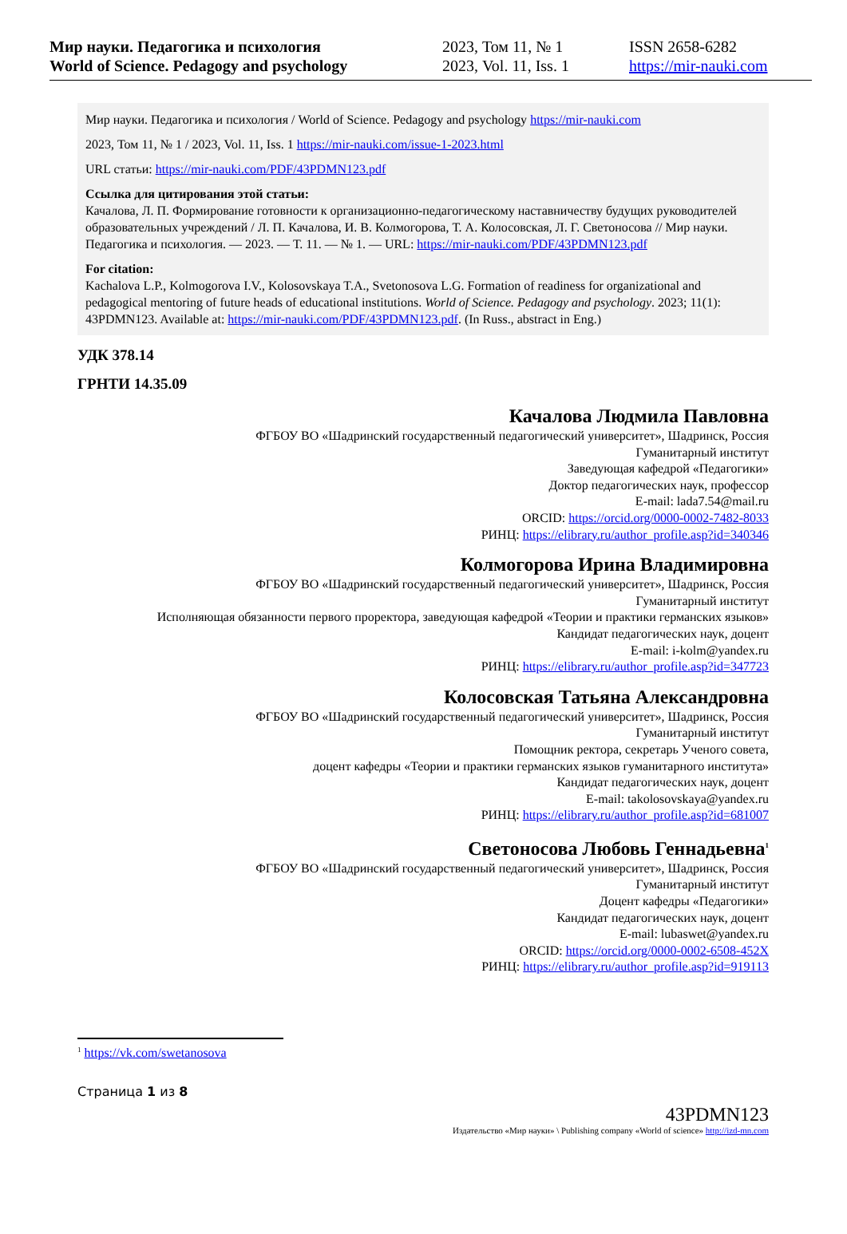Мир науки. Педагогика и психология
World of Science. Pedagogy and psychology
2023, Том 11, № 1
2023, Vol. 11, Iss. 1
ISSN 2658-6282
https://mir-nauki.com
Мир науки. Педагогика и психология / World of Science. Pedagogy and psychology https://mir-nauki.com
2023, Том 11, № 1 / 2023, Vol. 11, Iss. 1 https://mir-nauki.com/issue-1-2023.html
URL статьи: https://mir-nauki.com/PDF/43PDMN123.pdf
Ссылка для цитирования этой статьи:
Качалова, Л. П. Формирование готовности к организационно-педагогическому наставничеству будущих руководителей образовательных учреждений / Л. П. Качалова, И. В. Колмогорова, Т. А. Колосовская, Л. Г. Светоносова // Мир науки. Педагогика и психология. — 2023. — Т. 11. — № 1. — URL: https://mir-nauki.com/PDF/43PDMN123.pdf
For citation:
Kachalova L.P., Kolmogorova I.V., Kolosovskaya T.A., Svetonosova L.G. Formation of readiness for organizational and pedagogical mentoring of future heads of educational institutions. World of Science. Pedagogy and psychology. 2023; 11(1): 43PDMN123. Available at: https://mir-nauki.com/PDF/43PDMN123.pdf. (In Russ., abstract in Eng.)
УДК 378.14
ГРНТИ 14.35.09
Качалова Людмила Павловна
ФГБОУ ВО «Шадринский государственный педагогический университет», Шадринск, Россия
Гуманитарный институт
Заведующая кафедрой «Педагогики»
Доктор педагогических наук, профессор
E-mail: lada7.54@mail.ru
ORCID: https://orcid.org/0000-0002-7482-8033
РИНЦ: https://elibrary.ru/author_profile.asp?id=340346
Колмогорова Ирина Владимировна
ФГБОУ ВО «Шадринский государственный педагогический университет», Шадринск, Россия
Гуманитарный институт
Исполняющая обязанности первого проректора, заведующая кафедрой «Теории и практики германских языков»
Кандидат педагогических наук, доцент
E-mail: i-kolm@yandex.ru
РИНЦ: https://elibrary.ru/author_profile.asp?id=347723
Колосовская Татьяна Александровна
ФГБОУ ВО «Шадринский государственный педагогический университет», Шадринск, Россия
Гуманитарный институт
Помощник ректора, секретарь Ученого совета,
доцент кафедры «Теории и практики германских языков гуманитарного института»
Кандидат педагогических наук, доцент
E-mail: takolosovskaya@yandex.ru
РИНЦ: https://elibrary.ru/author_profile.asp?id=681007
Светоносова Любовь Геннадьевна<sup>1</sup>
ФГБОУ ВО «Шадринский государственный педагогический университет», Шадринск, Россия
Гуманитарный институт
Доцент кафедры «Педагогики»
Кандидат педагогических наук, доцент
E-mail: lubaswet@yandex.ru
ORCID: https://orcid.org/0000-0002-6508-452X
РИНЦ: https://elibrary.ru/author_profile.asp?id=919113
<sup>1</sup> https://vk.com/swetanosova
Страница 1 из 8
43PDMN123
Издательство «Мир науки» \ Publishing company «World of science» http://izd-mn.com